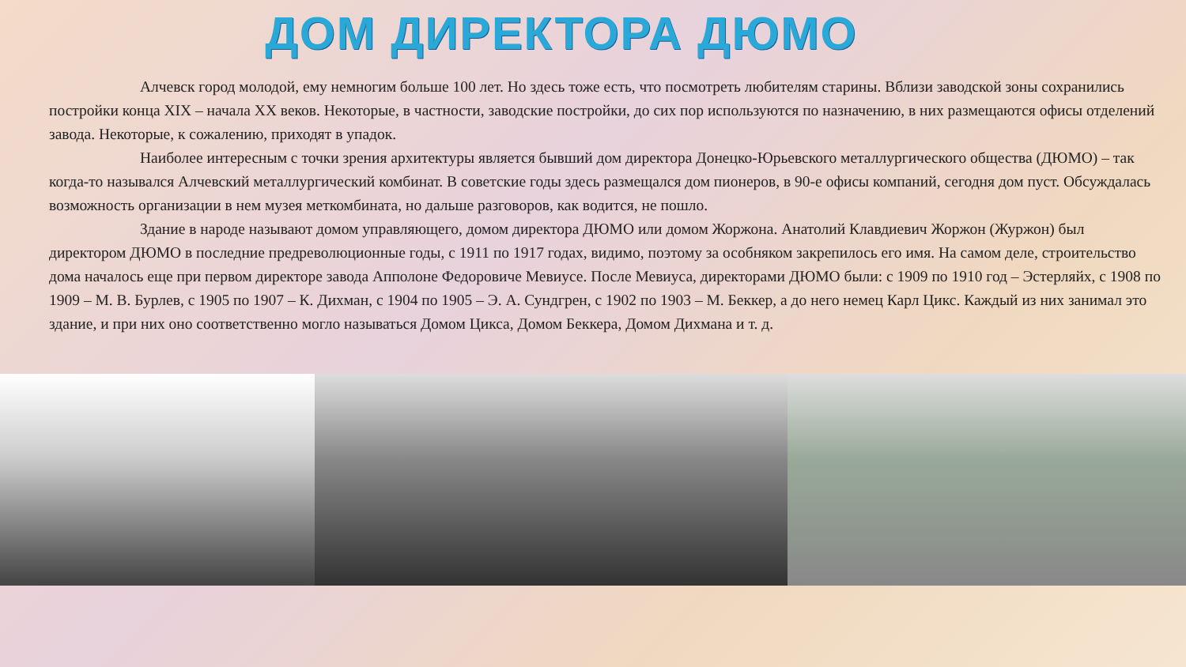ДОМ ДИРЕКТОРА ДЮМО
Алчевск город молодой, ему немногим больше 100 лет. Но здесь тоже есть, что посмотреть любителям старины. Вблизи заводской зоны сохранились постройки конца XIX – начала XX веков. Некоторые, в частности, заводские постройки, до сих пор используются по назначению, в них размещаются офисы отделений завода. Некоторые, к сожалению, приходят в упадок.
Наиболее интересным с точки зрения архитектуры является бывший дом директора Донецко-Юрьевского металлургического общества (ДЮМО) – так когда-то назывался Алчевский металлургический комбинат. В советские годы здесь размещался дом пионеров, в 90-е офисы компаний, сегодня дом пуст. Обсуждалась возможность организации в нем музея меткомбината, но дальше разговоров, как водится, не пошло.
Здание в народе называют домом управляющего, домом директора ДЮМО или домом Жоржона. Анатолий Клавдиевич Жоржон (Журжон) был директором ДЮМО в последние предреволюционные годы, с 1911 по 1917 годах, видимо, поэтому за особняком закрепилось его имя. На самом деле, строительство дома началось еще при первом директоре завода Апполоне Федоровиче Мевиусе. После Мевиуса, директорами ДЮМО были: с 1909 по 1910 год – Эстерляйх, с 1908 по 1909 – М. В. Бурлев, с 1905 по 1907 – К. Дихман, с 1904 по 1905 – Э. А. Сундгрен, с 1902 по 1903 – М. Беккер, а до него немец Карл Цикс. Каждый из них занимал это здание, и при них оно соответственно могло называться Домом Цикса, Домом Беккера, Домом Дихмана и т. д.